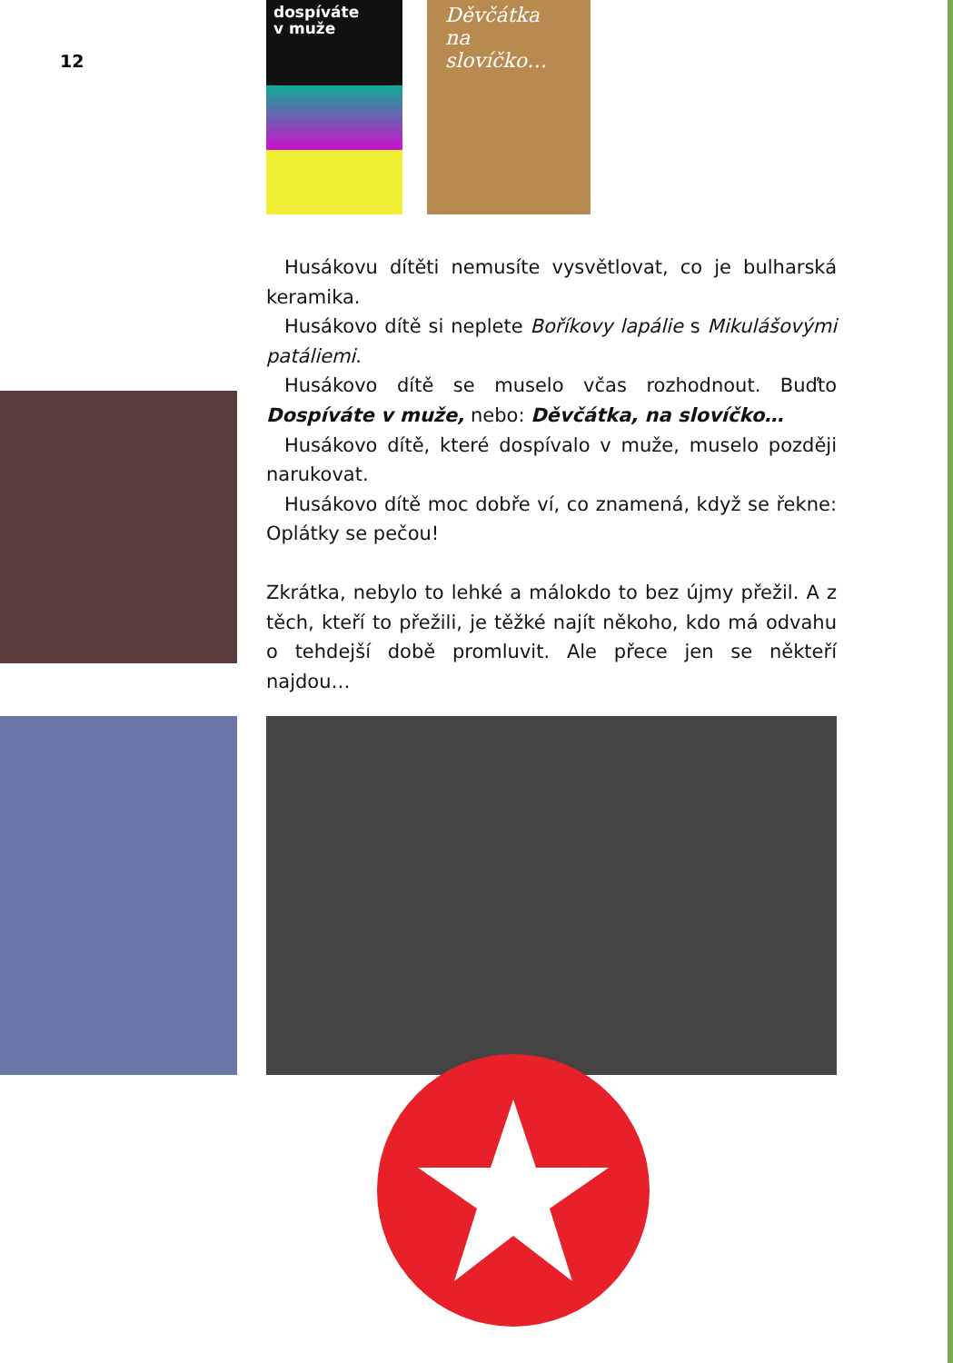12
dospíváte
v muže
Děvčátka
na slovíčko…
Husákovu dítěti nemusíte vysvětlovat, co je bulharská keramika.
Husákovo dítě si neplete Boříkovy lapálie s Mikulášovými patáliemi.
Husákovo dítě se muselo včas rozhodnout. Buďto Dospíváte v muže, nebo: Děvčátka, na slovíčko…
Husákovo dítě, které dospívalo v muže, muselo později narukovat.
Husákovo dítě moc dobře ví, co znamená, když se řekne: Oplátky se pečou!
Zkrátka, nebylo to lehké a málokdo to bez újmy přežil. A z těch, kteří to přežili, je těžké najít někoho, kdo má odvahu o tehdejší době promluvit. Ale přece jen se někteří najdou…